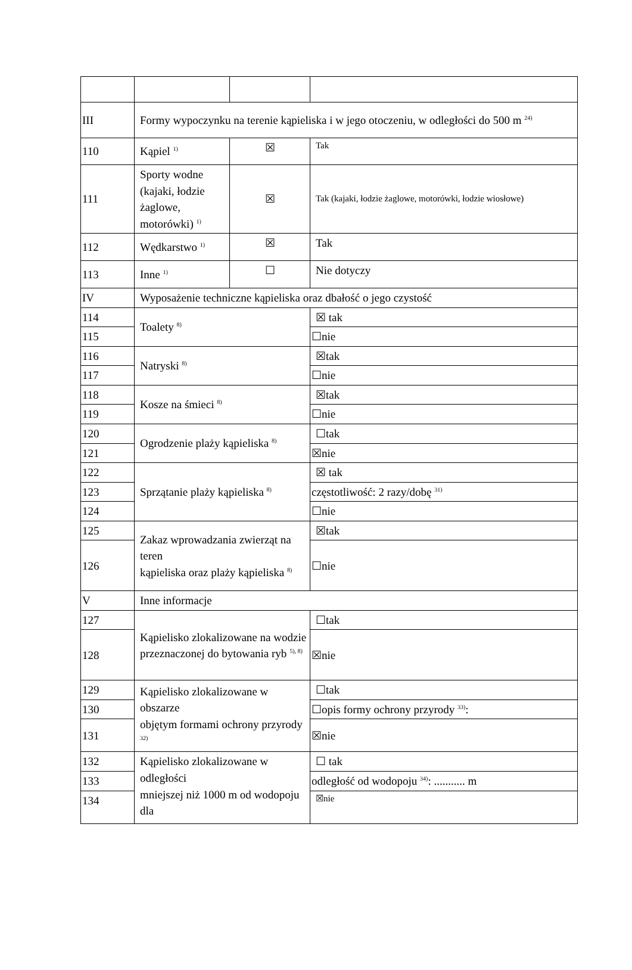| III | Formy wypoczynku na terenie kąpieliska i w jego otoczeniu, w odległości do 500 m <sup>24)</sup> | | |
| 110 | Kąpiel <sup>1)</sup> | ☒ | Tak |
| 111 | Sporty wodne (kajaki, łodzie żaglowe, motorówki) <sup>1)</sup> | ☒ | Tak (kajaki, łodzie żaglowe, motorówki, łodzie wiosłowe) |
| 112 | Wędkarstwo <sup>1)</sup> | ☒ | Tak |
| 113 | Inne <sup>1)</sup> | ☐ | Nie dotyczy |
| IV | Wyposażenie techniczne kąpieliska oraz dbałość o jego czystość | | |
| 114 | Toalety <sup>8)</sup> | | ☒ tak |
| 115 | | | ☐nie |
| 116 | Natryski <sup>8)</sup> | | ☒tak |
| 117 | | | ☐nie |
| 118 | Kosze na śmieci <sup>8)</sup> | | ☒tak |
| 119 | | | ☐nie |
| 120 | Ogrodzenie plaży kąpieliska <sup>8)</sup> | | ☐tak |
| 121 | | | ☒nie |
| 122 | Sprzątanie plaży kąpieliska <sup>8)</sup> | | ☒ tak |
| 123 | | | częstotliwość: 2 razy/dobę <sup>31)</sup> |
| 124 | | | ☐nie |
| 125 | Zakaz wprowadzania zwierząt na teren kąpieliska oraz plaży kąpieliska <sup>8)</sup> | | ☒tak |
| 126 | | | ☐nie |
| V | Inne informacje | | |
| 127 | Kąpielisko zlokalizowane na wodzie przeznaczonej do bytowania ryb <sup>5), 8)</sup> | | ☐tak |
| 128 | | | ☒nie |
| 129 | Kąpielisko zlokalizowane w obszarze objętym formami ochrony przyrody <sup>32)</sup> | | ☐tak |
| 130 | | | ☐opis formy ochrony przyrody <sup>33)</sup>: |
| 131 | | | ☒nie |
| 132 | Kąpielisko zlokalizowane w odległości mniejszej niż 1000 m od wodopoju dla | | ☐ tak |
| 133 | | | odległość od wodopoju <sup>34)</sup>: ........... m |
| 134 | | | ☒nie |